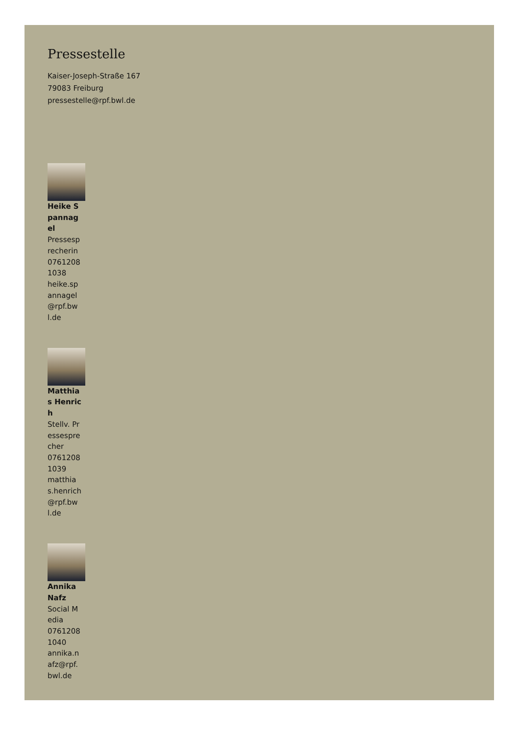Pressestelle
Kaiser-Joseph-Straße 167
79083 Freiburg
pressestelle@rpf.bwl.de
Heike Spannagel
Pressesprecherin
07612081038
heike.spannagel@rpf.bwl.de
Matthias Henrich
Stellv. Pressesprecher
07612081039
matthias.henrich@rpf.bwl.de
Annika Nafz
Social Media
07612081040
annika.nafz@rpf.bwl.de